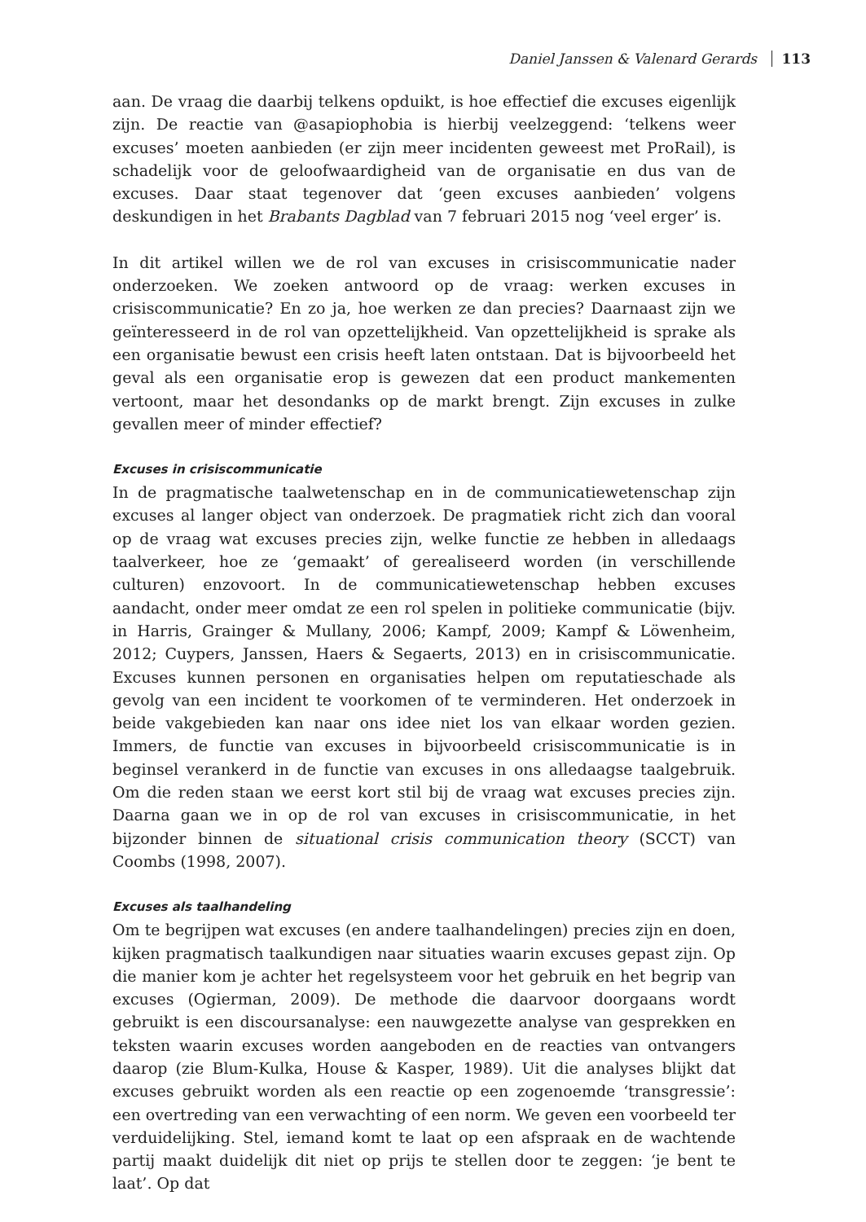Daniel Janssen & Valenard Gerards 113
aan. De vraag die daarbij telkens opduikt, is hoe effectief die excuses eigenlijk zijn. De reactie van @asapiophobia is hierbij veelzeggend: ‘telkens weer excuses’ moeten aanbieden (er zijn meer incidenten geweest met ProRail), is schadelijk voor de geloofwaardigheid van de organisatie en dus van de excuses. Daar staat tegenover dat ‘geen excuses aanbieden’ volgens deskundigen in het Brabants Dagblad van 7 februari 2015 nog ‘veel erger’ is.
In dit artikel willen we de rol van excuses in crisiscommunicatie nader onderzoeken. We zoeken antwoord op de vraag: werken excuses in crisiscommunicatie? En zo ja, hoe werken ze dan precies? Daarnaast zijn we geïnteresseerd in de rol van opzettelijkheid. Van opzettelijkheid is sprake als een organisatie bewust een crisis heeft laten ontstaan. Dat is bijvoorbeeld het geval als een organisatie erop is gewezen dat een product mankementen vertoont, maar het desondanks op de markt brengt. Zijn excuses in zulke gevallen meer of minder effectief?
Excuses in crisiscommunicatie
In de pragmatische taalwetenschap en in de communicatiewetenschap zijn excuses al langer object van onderzoek. De pragmatiek richt zich dan vooral op de vraag wat excuses precies zijn, welke functie ze hebben in alledaags taalverkeer, hoe ze ‘gemaakt’ of gerealiseerd worden (in verschillende culturen) enzovoort. In de communicatiewetenschap hebben excuses aandacht, onder meer omdat ze een rol spelen in politieke communicatie (bijv. in Harris, Grainger & Mullany, 2006; Kampf, 2009; Kampf & Löwenheim, 2012; Cuypers, Janssen, Haers & Segaerts, 2013) en in crisiscommunicatie. Excuses kunnen personen en organisaties helpen om reputatieschade als gevolg van een incident te voorkomen of te verminderen. Het onderzoek in beide vakgebieden kan naar ons idee niet los van elkaar worden gezien. Immers, de functie van excuses in bijvoorbeeld crisiscommunicatie is in beginsel verankerd in de functie van excuses in ons alledaagse taalgebruik. Om die reden staan we eerst kort stil bij de vraag wat excuses precies zijn. Daarna gaan we in op de rol van excuses in crisiscommunicatie, in het bijzonder binnen de situational crisis communication theory (SCCT) van Coombs (1998, 2007).
Excuses als taalhandeling
Om te begrijpen wat excuses (en andere taalhandelingen) precies zijn en doen, kijken pragmatisch taalkundigen naar situaties waarin excuses gepast zijn. Op die manier kom je achter het regelsysteem voor het gebruik en het begrip van excuses (Ogierman, 2009). De methode die daarvoor doorgaans wordt gebruikt is een discoursanalyse: een nauwgezette analyse van gesprekken en teksten waarin excuses worden aangeboden en de reacties van ontvangers daarop (zie Blum-Kulka, House & Kasper, 1989). Uit die analyses blijkt dat excuses gebruikt worden als een reactie op een zogenoemde ‘transgressie’: een overtreding van een verwachting of een norm. We geven een voorbeeld ter verduidelijking. Stel, iemand komt te laat op een afspraak en de wachtende partij maakt duidelijk dit niet op prijs te stellen door te zeggen: ‘je bent te laat’. Op dat